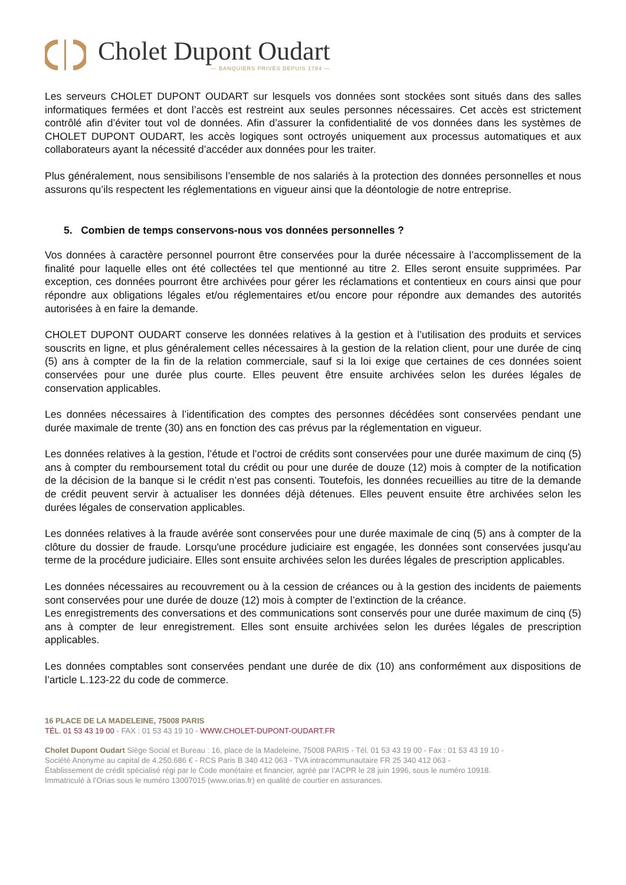Cholet Dupont Oudart
— BANQUIERS PRIVÉS DEPUIS 1784 —
Les serveurs CHOLET DUPONT OUDART sur lesquels vos données sont stockées sont situés dans des salles informatiques fermées et dont l’accès est restreint aux seules personnes nécessaires. Cet accès est strictement contrôlé afin d’éviter tout vol de données. Afin d’assurer la confidentialité de vos données dans les systèmes de CHOLET DUPONT OUDART, les accès logiques sont octroyés uniquement aux processus automatiques et aux collaborateurs ayant la nécessité d’accéder aux données pour les traiter.
Plus généralement, nous sensibilisons l’ensemble de nos salariés à la protection des données personnelles et nous assurons qu’ils respectent les réglementations en vigueur ainsi que la déontologie de notre entreprise.
5. Combien de temps conservons-nous vos données personnelles ?
Vos données à caractère personnel pourront être conservées pour la durée nécessaire à l’accomplissement de la finalité pour laquelle elles ont été collectées tel que mentionné au titre 2. Elles seront ensuite supprimées. Par exception, ces données pourront être archivées pour gérer les réclamations et contentieux en cours ainsi que pour répondre aux obligations légales et/ou réglementaires et/ou encore pour répondre aux demandes des autorités autorisées à en faire la demande.
CHOLET DUPONT OUDART conserve les données relatives à la gestion et à l’utilisation des produits et services souscrits en ligne, et plus généralement celles nécessaires à la gestion de la relation client, pour une durée de cinq (5) ans à compter de la fin de la relation commerciale, sauf si la loi exige que certaines de ces données soient conservées pour une durée plus courte. Elles peuvent être ensuite archivées selon les durées légales de conservation applicables.
Les données nécessaires à l’identification des comptes des personnes décédées sont conservées pendant une durée maximale de trente (30) ans en fonction des cas prévus par la réglementation en vigueur.
Les données relatives à la gestion, l’étude et l’octroi de crédits sont conservées pour une durée maximum de cinq (5) ans à compter du remboursement total du crédit ou pour une durée de douze (12) mois à compter de la notification de la décision de la banque si le crédit n’est pas consenti. Toutefois, les données recueillies au titre de la demande de crédit peuvent servir à actualiser les données déjà détenues. Elles peuvent ensuite être archivées selon les durées légales de conservation applicables.
Les données relatives à la fraude avérée sont conservées pour une durée maximale de cinq (5) ans à compter de la clôture du dossier de fraude. Lorsqu'une procédure judiciaire est engagée, les données sont conservées jusqu'au terme de la procédure judiciaire. Elles sont ensuite archivées selon les durées légales de prescription applicables.
Les données nécessaires au recouvrement ou à la cession de créances ou à la gestion des incidents de paiements sont conservées pour une durée de douze (12) mois à compter de l’extinction de la créance.
Les enregistrements des conversations et des communications sont conservés pour une durée maximum de cinq (5) ans à compter de leur enregistrement. Elles sont ensuite archivées selon les durées légales de prescription applicables.
Les données comptables sont conservées pendant une durée de dix (10) ans conformément aux dispositions de l’article L.123-22 du code de commerce.
16 PLACE DE LA MADELEINE, 75008 PARIS
TÉL. 01 53 43 19 00 - FAX : 01 53 43 19 10 - WWW.CHOLET-DUPONT-OUDART.FR
Cholet Dupont Oudart Siège Social et Bureau : 16, place de la Madeleine, 75008 PARIS - Tél. 01 53 43 19 00 - Fax : 01 53 43 19 10 -
Société Anonyme au capital de 4.250.686 € - RCS Paris B 340 412 063 - TVA intracommunautaire FR 25 340 412 063 -
Établissement de crédit spécialisé régi par le Code monétaire et financier, agréé par l’ACPR le 28 juin 1996, sous le numéro 10918.
Immatriculé à l’Orias sous le numéro 13007015 (www.orias.fr) en qualité de courtier en assurances.